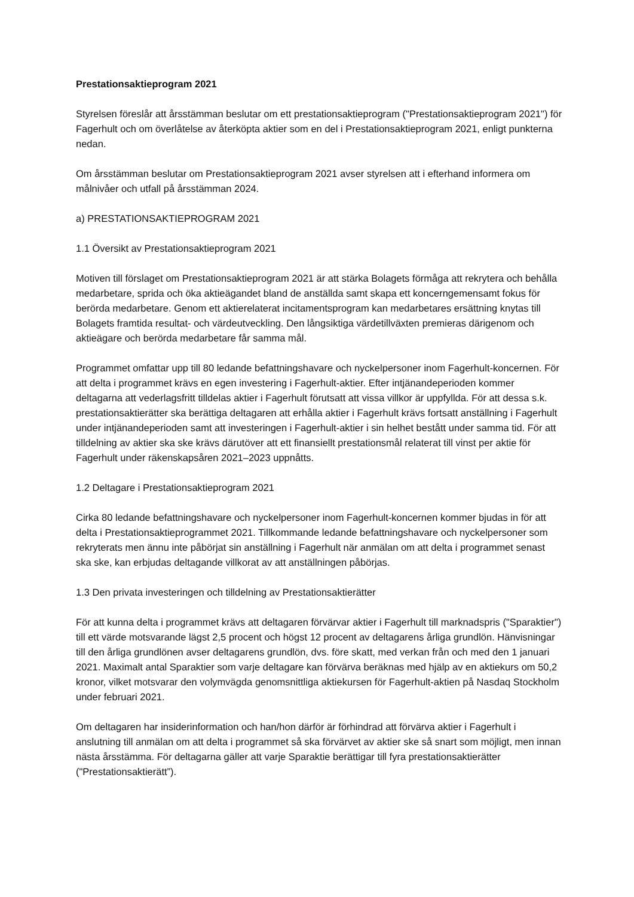Prestationsaktieprogram 2021
Styrelsen föreslår att årsstämman beslutar om ett prestationsaktieprogram ("Prestationsaktieprogram 2021") för Fagerhult och om överlåtelse av återköpta aktier som en del i Prestationsaktieprogram 2021, enligt punkterna nedan.
Om årsstämman beslutar om Prestationsaktieprogram 2021 avser styrelsen att i efterhand informera om målnivåer och utfall på årsstämman 2024.
a) PRESTATIONSAKTIEPROGRAM 2021
1.1 Översikt av Prestationsaktieprogram 2021
Motiven till förslaget om Prestationsaktieprogram 2021 är att stärka Bolagets förmåga att rekrytera och behålla medarbetare, sprida och öka aktieägandet bland de anställda samt skapa ett koncerngemensamt fokus för berörda medarbetare. Genom ett aktierelaterat incitamentsprogram kan medarbetares ersättning knytas till Bolagets framtida resultat- och värdeutveckling. Den långsiktiga värdetillväxten premieras därigenom och aktieägare och berörda medarbetare får samma mål.
Programmet omfattar upp till 80 ledande befattningshavare och nyckelpersoner inom Fagerhult-koncernen. För att delta i programmet krävs en egen investering i Fagerhult-aktier. Efter intjänandeperioden kommer deltagarna att vederlagsfritt tilldelas aktier i Fagerhult förutsatt att vissa villkor är uppfyllda. För att dessa s.k. prestationsaktierätter ska berättiga deltagaren att erhålla aktier i Fagerhult krävs fortsatt anställning i Fagerhult under intjänandeperioden samt att investeringen i Fagerhult-aktier i sin helhet bestått under samma tid. För att tilldelning av aktier ska ske krävs därutöver att ett finansiellt prestationsmål relaterat till vinst per aktie för Fagerhult under räkenskapsåren 2021–2023 uppnåtts.
1.2 Deltagare i Prestationsaktieprogram 2021
Cirka 80 ledande befattningshavare och nyckelpersoner inom Fagerhult-koncernen kommer bjudas in för att delta i Prestationsaktieprogrammet 2021. Tillkommande ledande befattningshavare och nyckelpersoner som rekryterats men ännu inte påbörjat sin anställning i Fagerhult när anmälan om att delta i programmet senast ska ske, kan erbjudas deltagande villkorat av att anställningen påbörjas.
1.3 Den privata investeringen och tilldelning av Prestationsaktierätter
För att kunna delta i programmet krävs att deltagaren förvärvar aktier i Fagerhult till marknadspris ("Sparaktier") till ett värde motsvarande lägst 2,5 procent och högst 12 procent av deltagarens årliga grundlön. Hänvisningar till den årliga grundlönen avser deltagarens grundlön, dvs. före skatt, med verkan från och med den 1 januari 2021. Maximalt antal Sparaktier som varje deltagare kan förvärva beräknas med hjälp av en aktiekurs om 50,2 kronor, vilket motsvarar den volymvägda genomsnittliga aktiekursen för Fagerhult-aktien på Nasdaq Stockholm under februari 2021.
Om deltagaren har insiderinformation och han/hon därför är förhindrad att förvärva aktier i Fagerhult i anslutning till anmälan om att delta i programmet så ska förvärvet av aktier ske så snart som möjligt, men innan nästa årsstämma. För deltagarna gäller att varje Sparaktie berättigar till fyra prestationsaktierätter ("Prestationsaktierätt”).